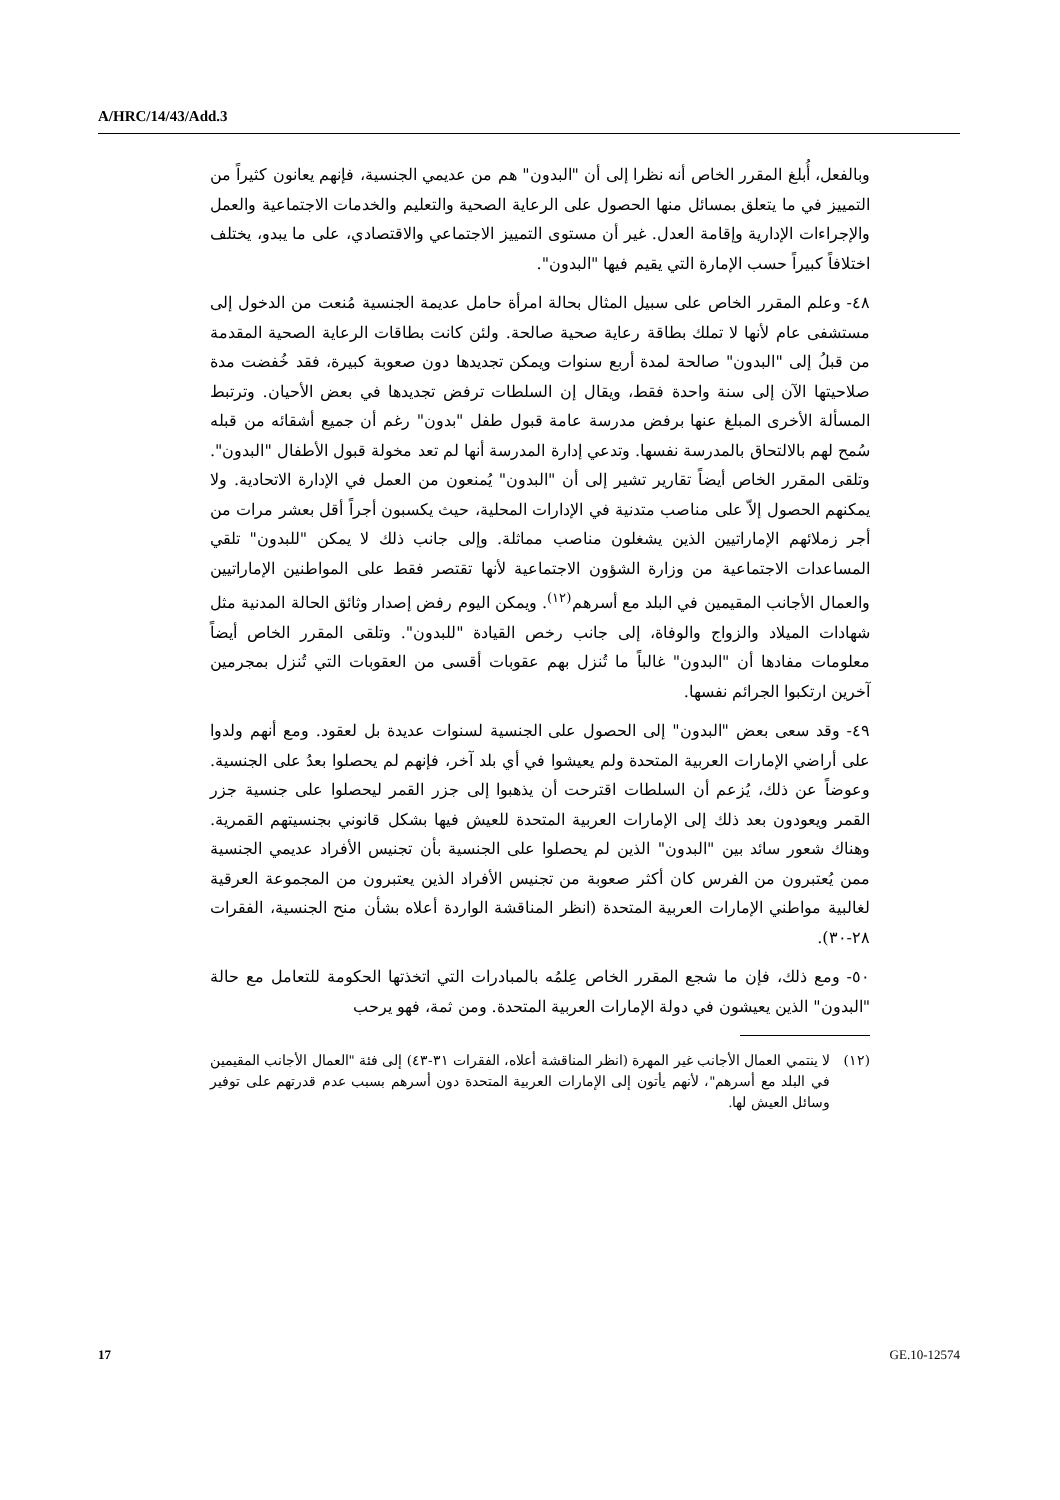A/HRC/14/43/Add.3
وبالفعل، أُبلغ المقرر الخاص أنه نظرا إلى أن "البدون" هم من عديمي الجنسية، فإنهم يعانون كثيراً من التمييز في ما يتعلق بمسائل منها الحصول على الرعاية الصحية والتعليم والخدمات الاجتماعية والعمل والإجراءات الإدارية وإقامة العدل. غير أن مستوى التمييز الاجتماعي والاقتصادي، على ما يبدو، يختلف اختلافاً كبيراً حسب الإمارة التي يقيم فيها "البدون".
٤٨- وعلم المقرر الخاص على سبيل المثال بحالة امرأة حامل عديمة الجنسية مُنعت من الدخول إلى مستشفى عام لأنها لا تملك بطاقة رعاية صحية صالحة. ولئن كانت بطاقات الرعاية الصحية المقدمة من قبلُ إلى "البدون" صالحة لمدة أربع سنوات ويمكن تجديدها دون صعوبة كبيرة، فقد خُفضت مدة صلاحيتها الآن إلى سنة واحدة فقط، ويقال إن السلطات ترفض تجديدها في بعض الأحيان. وترتبط المسألة الأخرى المبلغ عنها برفض مدرسة عامة قبول طفل "بدون" رغم أن جميع أشقائه من قبله سُمح لهم بالالتحاق بالمدرسة نفسها. وتدعي إدارة المدرسة أنها لم تعد مخولة قبول الأطفال "البدون". وتلقى المقرر الخاص أيضاً تقارير تشير إلى أن "البدون" يُمنعون من العمل في الإدارة الاتحادية. ولا يمكنهم الحصول إلاّ على مناصب متدنية في الإدارات المحلية، حيث يكسبون أجراً أقل بعشر مرات من أجر زملائهم الإماراتيين الذين يشغلون مناصب مماثلة. وإلى جانب ذلك لا يمكن "للبدون" تلقي المساعدات الاجتماعية من وزارة الشؤون الاجتماعية لأنها تقتصر فقط على المواطنين الإماراتيين والعمال الأجانب المقيمين في البلد مع أسرهم<sup>(١٢)</sup>. ويمكن اليوم رفض إصدار وثائق الحالة المدنية مثل شهادات الميلاد والزواج والوفاة، إلى جانب رخص القيادة "للبدون". وتلقى المقرر الخاص أيضاً معلومات مفادها أن "البدون" غالباً ما تُنزل بهم عقوبات أقسى من العقوبات التي تُنزل بمجرمين آخرين ارتكبوا الجرائم نفسها.
٤٩- وقد سعى بعض "البدون" إلى الحصول على الجنسية لسنوات عديدة بل لعقود. ومع أنهم ولدوا على أراضي الإمارات العربية المتحدة ولم يعيشوا في أي بلد آخر، فإنهم لم يحصلوا بعدُ على الجنسية. وعوضاً عن ذلك، يُزعم أن السلطات اقترحت أن يذهبوا إلى جزر القمر ليحصلوا على جنسية جزر القمر ويعودون بعد ذلك إلى الإمارات العربية المتحدة للعيش فيها بشكل قانوني بجنسيتهم القمرية. وهناك شعور سائد بين "البدون" الذين لم يحصلوا على الجنسية بأن تجنيس الأفراد عديمي الجنسية ممن يُعتبرون من الفرس كان أكثر صعوبة من تجنيس الأفراد الذين يعتبرون من المجموعة العرقية لغالبية مواطني الإمارات العربية المتحدة (انظر المناقشة الواردة أعلاه بشأن منح الجنسية، الفقرات ٢٨-٣٠).
٥٠- ومع ذلك، فإن ما شجع المقرر الخاص عِلمُه بالمبادرات التي اتخذتها الحكومة للتعامل مع حالة "البدون" الذين يعيشون في دولة الإمارات العربية المتحدة. ومن ثمة، فهو يرحب
(١٢) لا ينتمي العمال الأجانب غير المهرة (انظر المناقشة أعلاه، الفقرات ٣١-٤٣) إلى فئة "العمال الأجانب المقيمين في البلد مع أسرهم"، لأنهم يأتون إلى الإمارات العربية المتحدة دون أسرهم بسبب عدم قدرتهم على توفير وسائل العيش لها.
17 GE.10-12574